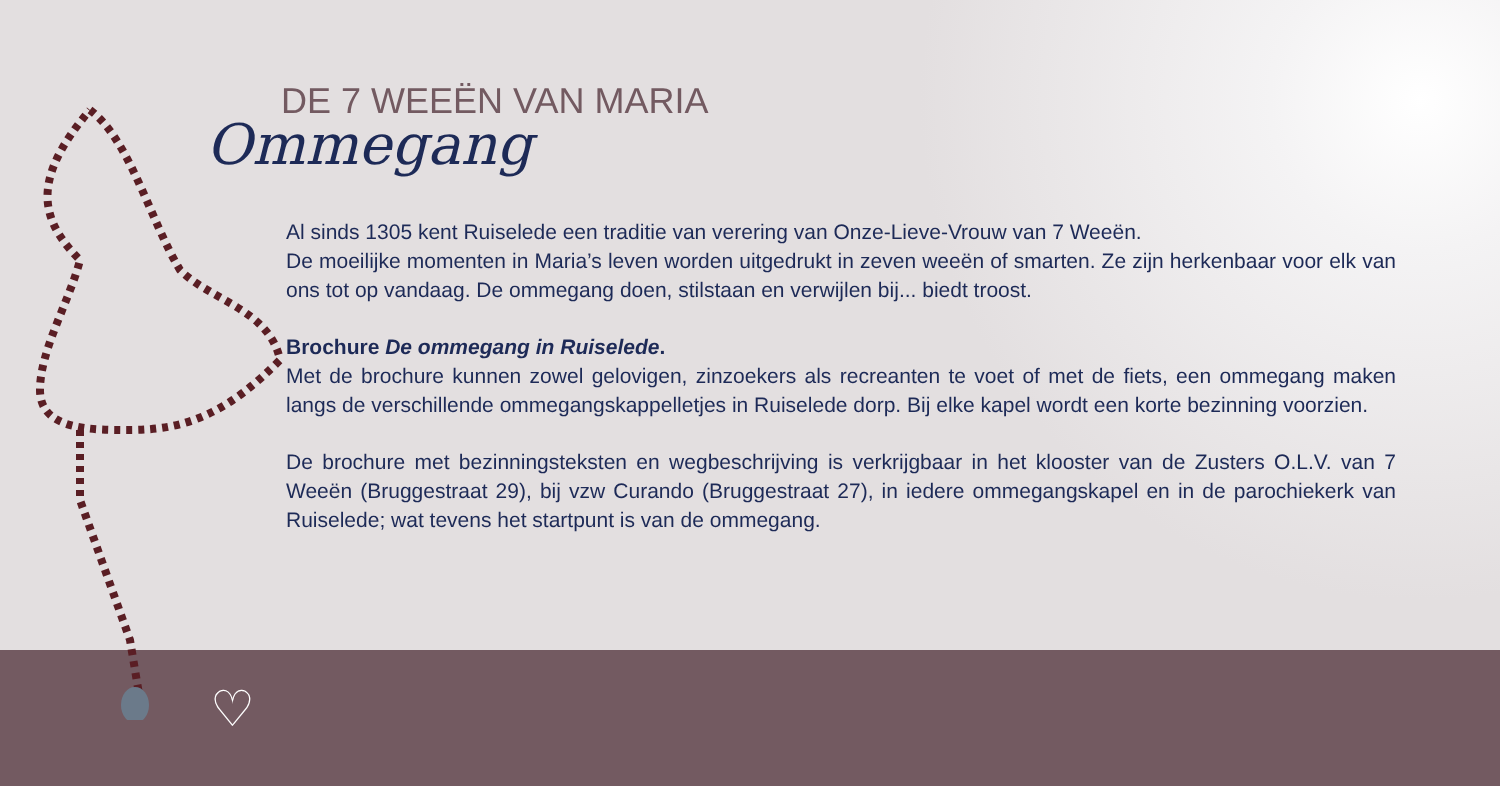DE 7 WEEËN VAN MARIA
Ommegang
Al sinds 1305 kent Ruiselede een traditie van verering van Onze-Lieve-Vrouw van 7 Weeën.
De moeilijke momenten in Maria’s leven worden uitgedrukt in zeven weeën of smarten. Ze zijn herkenbaar voor elk van ons tot op vandaag. De ommegang doen, stilstaan en verwijlen bij... biedt troost.
Brochure De ommegang in Ruiselede.
Met de brochure kunnen zowel gelovigen, zinzoekers als recreanten te voet of met de fiets, een ommegang maken langs de verschillende ommegangskappelletjes in Ruiselede dorp. Bij elke kapel wordt een korte bezinning voorzien.
De brochure met bezinningsteksten en wegbeschrijving is verkrijgbaar in het klooster van de Zusters O.L.V. van 7 Weeën (Bruggestraat 29), bij vzw Curando (Bruggestraat 27), in iedere ommegangskapel en in de parochiekerk van Ruiselede; wat tevens het startpunt is van de ommegang.
♡